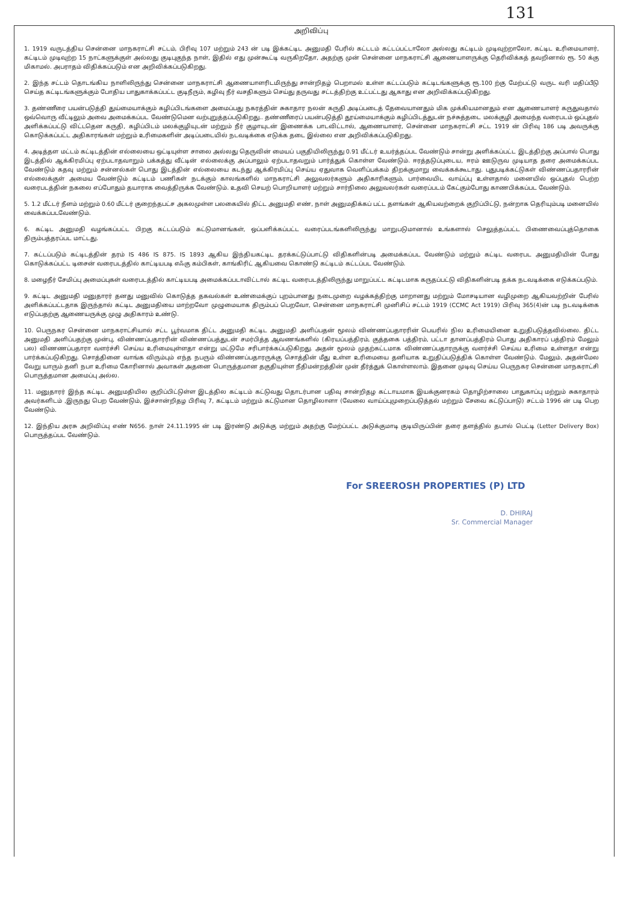131
அறிவிப்பு
1. 1919 வருடத்திய சென்னை மாநகராட்சி சட்டம், பிரிவு 107 மற்றும் 243 ன் படி இக்கட்டிட அனுமதி பேரில் கட்டடம் கட்டப்பட்டாலோ அல்லது கட்டிடம் முடிவுற்றாலோ, கட்டிட உரிமையாளர், கட்டிடம் முடிவுற்ற 15 நாட்களுக்குள் அல்லது குடிபுகுந்த நாள், இதில் எது முன்கூட்டி வருகிறதோ, அதற்கு முன் சென்னை மாநகராட்சி ஆணையாளருக்கு தெரிவிக்கத் தவறினால் ரூ. 50 க்கு மிகாமல். அபராதம் விதிக்கப்படும் என அறிவிக்கப்படுகிறது.
2. இந்த சட்டம் தொடங்கிய நாளிலிருந்து சென்னை மாநகராட்சி ஆணையாளரிடமிருந்து சான்றிதழ் பெறாமல் உள்ள கட்டப்படும் கட்டிடங்களுக்கு ரூ.100 ற்கு மேற்பட்டு வருட வரி மதிப்பீடு செய்த கட்டிடங்களுக்கும் போதிய பாதுகாக்கப்பட்ட குடிநீரும், கழிவு நீர் வசதிகளும் செய்து தருவது சட்டத்திற்கு உட்பட்டது ஆகாது என அறிவிக்கப்படுகிறது.
3. தண்ணீரை பயன்படுத்தி துய்மையாக்கும் கழிப்பிடங்களை அமைப்பது நகரத்தின் சுகாதார நலன் கருதி அடிப்படைத் தேவையானதும் மிக முக்கியமானதும் என ஆணையாளர் கருதுவதால் ஒவ்வொரு வீட்டிலும் அவை அமைக்கப்பட வேண்டுமென வற்புறுத்தப்படுகிறது.. தண்ணீரைப் பயன்படுத்தி தூய்மையாக்கும் கழிப்பிடத்துடன் நச்சுத்தடை மலக்குழி அமைந்த வரைபடம் ஒப்புதல் அளிக்கப்பட்டு விட்டதென கருதி, கழிப்பிடம் மலக்குழியுடன் மற்றும் நீர் குழாயுடன் இணைக்க பாடவிட்டால், ஆணையாளர், சென்னை மாநகராட்சி சட்ட 1919 ன் பிரிவு 186 படி அவருக்கு கொடுக்கப்பட்ட அதிகாரங்கள் மற்றும் உரிமைகளின் அடிப்படையில் நடவடிக்கை எடுக்க தடை இல்லை என அறிவிக்கப்படுகிறது.
4. அடித்தள மட்டம் கட்டிடத்தின் எல்லையை ஒட்டியுள்ள சாலை அல்லது தெருவின் மையப் பகுதியிலிருந்து 0.91 மீட்டர் உயர்த்தப்பட வேண்டும் சான்று அளிக்கப்பட்ட இடத்திற்கு அப்பால் பொது இடத்தில் ஆக்கிரமிப்பு ஏற்படாதவாறும் பக்கத்து வீட்டின் எல்லைக்கு அப்பாலும் ஏற்படாதவறும் பார்த்துக் கொள்ள வேண்டும். ஈரத்தடுப்புடைய, ஈரம் ஊடுருவ முடியாத தரை அமைக்கப்பட வேண்டும் கதவு மற்றும் சன்னல்கள் பொது இடத்தின் எல்லையை கடந்து ஆக்கிரமிப்பு செய்ய ஏதுவாக வெளிப்பக்கம் திறக்குமாறு வைக்கக்கூடாது. புதுபடிக்கட்டுகள் விண்ணப்பதாரரின் எல்லைக்குள் அமைய வேண்டும் கட்டிடம் பணிகள் நடக்கும் காலங்களில் மாநகராட்சி அலுவலர்களும் அதிகாரிகளும், பார்வையிட வாய்ப்பு உள்ளதால் மனையில் ஒப்புதல் பெற்ற வரைபடத்தின் நகலை எப்போதும் தயாராக வைத்திருக்க வேண்டும். உதவி செயற் பொறியாளர் மற்றும் சார்நிலை அலுவலர்கள் வரைப்படம் கேட்கும்போது காணபிக்கப்பட வேண்டும்.
5. 1.2 மீட்டர் நீளம் மற்றும் 0.60 மீட்டர் குறைந்தபட்ச அகலமுள்ள பலகையில் திட்ட அனுமதி எண், நாள் அனுமதிக்கப் பட்ட தளங்கள் ஆகியவற்றைக் குறிப்பிட்டு, நன்றாக தெரியும்படி மனையில் வைக்கப்படவேண்டும்.
6. கட்டிட அனுமதி வழங்கப்பட்ட பிறகு கட்டப்படும் கட்டுமானங்கள், ஒப்பளிக்கப்பட்ட வரைப்படங்களிலிருந்து மாறுபடுமானால் உங்களால் செலுத்தப்பட்ட பிணைவைப்புத்தொகை திரும்பத்தரப்பட மாட்டது.
7. கட்டப்படும் கட்டிடத்தின் தரம் IS 486 IS 875. IS 1893 ஆகிய இந்தியகட்டிட தரக்கட்டுப்பாட்டு விதிகளின்படி அமைக்கப்பட வேண்டும் மற்றும் கட்டிட வரைபட அனுமதியின் போது கொடுக்கப்பட்ட டிசைன் வரைபடத்தில் காட்டியபடி எஃகு கம்பிகள், காங்கிரிட் ஆகியவை கொண்டு கட்டிடம் கட்டப்பட வேண்டும்.
8. மழைநீர் சேமிப்பு அமைப்புகள் வரைபடத்தில் காட்டியபடி அமைக்கப்படாவிட்டால் கட்டிட வரைபடத்திலிருந்து மாறுப்பட்ட கட்டிடமாக கருதப்பட்டு விதிகளின்படி தக்க நடவடிக்கை எடுக்கப்படும்.
9. கட்டிட அனுமதி மனுதாரர் தனது மனுவில் கொடுத்த தகவல்கள் உண்மைக்குப் புறம்பானது நடைமுறை வழக்கத்திற்கு மாறானது மற்றும் மோசடியான வழிமுறை ஆகியவற்றின் பேரில் அளிக்கப்பட்டதாக இருந்தால் கட்டிட அனுமதியை மாற்றவோ முழுமையாக திரும்பப் பெறவோ, சென்னை மாநகராட்சி முனிசிப் சட்டம் 1919 (CCMC Act 1919) பிரிவு 365(4)ன் படி நடவடிக்கை எடுப்பதற்கு ஆணையருக்கு முழு அதிகாரம் உண்டு.
10. பெருநகர சென்னை மாநகராட்சியால் சட்ட பூர்வமாக திட்ட அனுமதி கட்டிட அனுமதி அளிப்பதன் மூலம் விண்ணப்பதாரரின் பெயரில் நில உரிமையினை உறுதிபடுத்தவில்லை. திட்ட அனுமதி அளிப்பதற்கு முன்பு, விண்ணப்பதாரரின் விண்ணப்பத்துடன் சமர்பித்த ஆவணங்களில் (கிரயப்பத்திரம், குத்தகை பத்திரம், பட்டா தானப்பத்திரம் பொது அதிகாரப் பத்திரம் மேலும் பல) விணணப்பதாரா வளர்ச்சி செய்ய உரிமையுள்ளதா என்று மட்டுமே சரிபார்க்கப்படுகிறது. அதன் மூலம் முதற்கட்டமாக விண்ணப்பதாரருக்கு வளர்ச்சி செய்ய உரிமை உள்ளதா என்று பார்க்கப்படுகிறது. சொத்தினை வாங்க விரும்பும் எந்த நபரும் விண்ணப்பதாரருக்கு சொத்தின் மீது உள்ள உரிமையை தனியாக உறுதிப்படுத்திக் கொள்ள வேண்டும். மேலும், அதன்மேல வேறு யாரும் தனி நபா உரிமை கோரினால் அவாகள் அதனை பொருத்தமான தகுதியுள்ள நீதிமன்றத்தின் முன் தீர்த்துக் கொள்ளலாம். இதனை முடிவு செய்ய பெருநகர சென்னை மாநகராட்சி பொருத்தமான அமைப்பு அல்ல.
11. மனுதாரர் இந்த கட்டிட அனுமதியில குறிப்பிட்டுள்ள இடத்தில கட்டிடம் கட்டுவது தொடர்பான பதிவு சான்றிதழ கட்டாயமாக இயக்குனரகம் தொழிற்சாலை பாதுகாப்பு மற்றும் சுகாதாரம் அவர்களிடம் ,இருநது பெற வேண்டும், இச்சான்றிதழ பிரிவு 7, கட்டிடம் மற்றும் கட்டுமான தொழிலாளா (வேலை வாய்ப்புமுறைப்படுத்தல் மற்றும் சேவை கட்டுப்பாடு) சட்டம் 1996 ன் படி பெற வேண்டும்.
12. இந்திய அரசு அறிவிப்பு எண் N656. நாள் 24.11.1995 ன் படி இரண்டு அடுக்கு மற்றும் அதற்கு மேற்ப்பட்ட அடுக்குமாடி குடியிருப்பின் தரை தளத்தில் தபால் பெட்டி (Letter Delivery Box) பொருத்தப்பட வேண்டும்.
For SREEROSH PROPERTIES (P) LTD
D. DHIRAJ
Sr. Commercial Manager